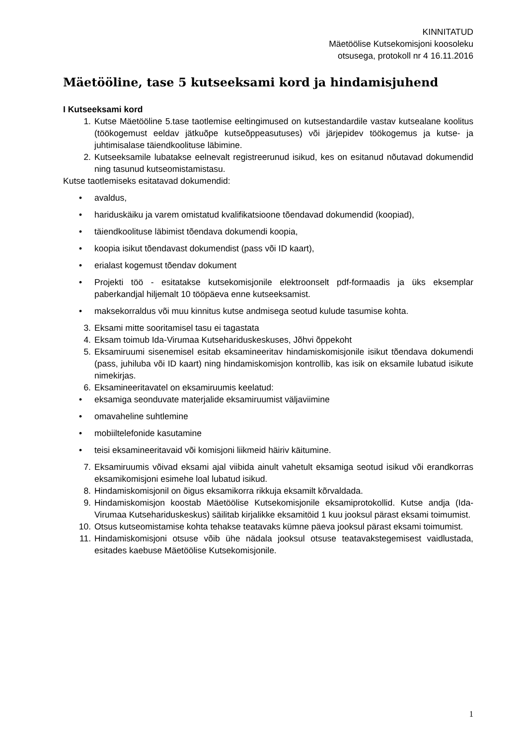KINNITATUD
Mäetöölise Kutsekomisjoni koosoleku
otsusega, protokoll nr 4 16.11.2016
Mäetööline, tase 5 kutseeksami kord ja hindamisjuhend
I Kutseeksami kord
1. Kutse Mäetööline 5.tase taotlemise eeltingimused on kutsestandardile vastav kutsealane koolitus (töökogemust eeldav jätkuõpe kutseõppeasutuses) või järjepidev töökogemus ja kutse- ja juhtimisalase täiendkoolituse läbimine.
2. Kutseeksamile lubatakse eelnevalt registreerunud isikud, kes on esitanud nõutavad dokumendid ning tasunud kutseomistamistasu.
Kutse taotlemiseks esitatavad dokumendid:
• avaldus,
• hariduskäiku ja varem omistatud kvalifikatsioone tõendavad dokumendid (koopiad),
• täiendkoolituse läbimist tõendava dokumendi koopia,
• koopia isikut tõendavast dokumendist (pass või ID kaart),
• erialast kogemust tõendav dokument
• Projekti töö - esitatakse kutsekomisjonile elektroonselt pdf-formaadis ja üks eksemplar paberkandjal hiljemalt 10 tööpäeva enne kutseeksamist.
• maksekorraldus või muu kinnitus kutse andmisega seotud kulude tasumise kohta.
3. Eksami mitte sooritamisel tasu ei tagastata
4. Eksam toimub Ida-Virumaa Kutsehariduskeskuses, Jõhvi õppekoht
5. Eksamiruumi sisenemisel esitab eksamineeritav hindamiskomisjonile isikut tõendava dokumendi (pass, juhiluba või ID kaart) ning hindamiskomisjon kontrollib, kas isik on eksamile lubatud isikute nimekirjas.
6. Eksamineeritavatel on eksamiruumis keelatud:
• eksamiga seonduvate materjalide eksamiruumist väljaviimine
• omavaheline suhtlemine
• mobiiltelefonide kasutamine
• teisi eksamineeritavaid või komisjoni liikmeid häiriv käitumine.
7. Eksamiruumis võivad eksami ajal viibida ainult vahetult eksamiga seotud isikud või erandkorras eksamikomisjoni esimehe loal lubatud isikud.
8. Hindamiskomisjonil on õigus eksamikorra rikkuja eksamilt kõrvaldada.
9. Hindamiskomisjon koostab Mäetöölise Kutsekomisjonile eksamiprotokollid. Kutse andja (Ida- Virumaa Kutsehariduskeskus) säilitab kirjalikke eksamitöid 1 kuu jooksul pärast eksami toimumist.
10. Otsus kutseomistamise kohta tehakse teatavaks kümne päeva jooksul pärast eksami toimumist.
11. Hindamiskomisjoni otsuse võib ühe nädala jooksul otsuse teatavakstegemisest vaidlustada, esitades kaebuse Mäetöölise Kutsekomisjonile.
1